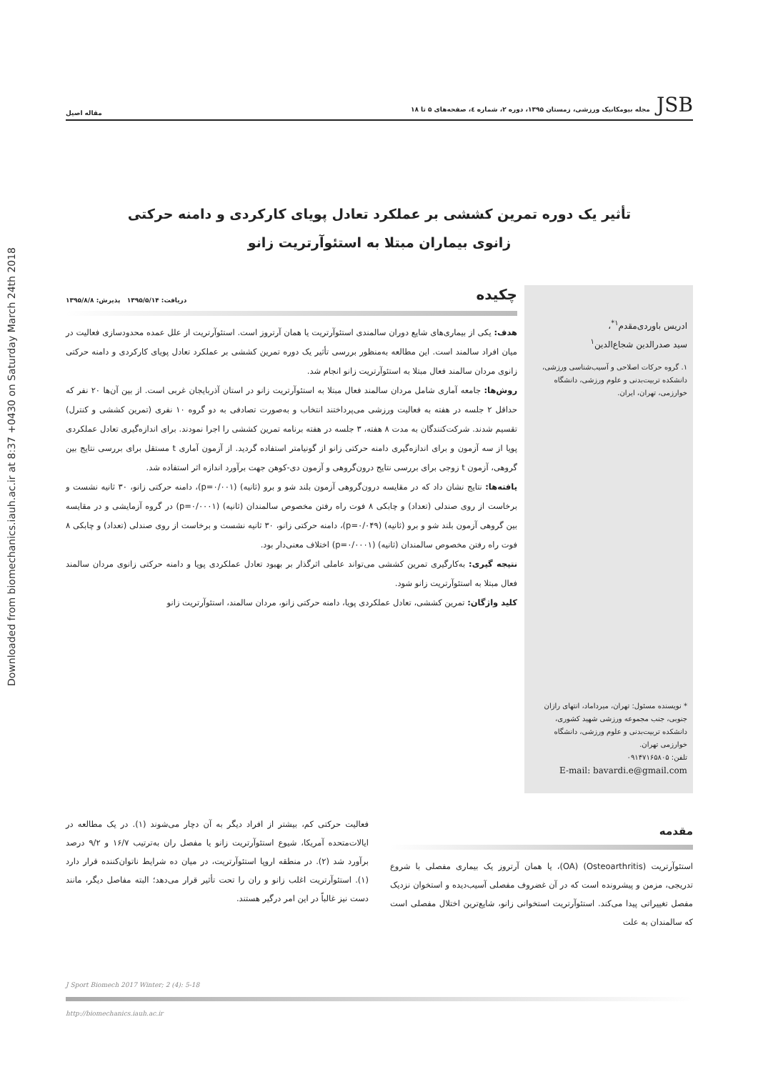Downloaded from biomechanics.iauh.ac.ir at 8:37 +0430 on Saturday March 24th 2018
JSB مجله بیومکانیک ورزشی، زمستان ۱۳۹۵، دوره ۲، شماره ٤، صفحه‌های ۵ تا ۱۸
مقاله اصیل
تأثیر یک دوره تمرین کششی بر عملکرد تعادل پویای کارکردی و دامنه حرکتی
زانوی بیماران مبتلا به استئوآرتریت زانو
ادریس باوردی‌مقدم<sup>۱*</sup>،
سید صدرالدین شجاع‌الدین<sup>۱</sup>
۱. گروه حرکات اصلاحی و آسیب‌شناسی ورزشی، دانشکده تربیت‌بدنی و علوم ورزشی، دانشگاه خوارزمی، تهران، ایران.
* نویسنده مسئول: تهران، میرداماد، انتهای رازان جنوبی، جنب مجموعه ورزشی شهید کشوری، دانشکده تربیت‌بدنی و علوم ورزشی، دانشگاه خوارزمی تهران.
تلفن: ۰۹۱۴۷۱۶۵۸۰۵
E-mail: bavardi.e@gmail.com
چکیده
دریافت: ۱۳۹۵/۵/۱۴ پذیرش: ۱۳۹۵/۸/۸
هدف: یکی از بیماری‌های شایع دوران سالمندی استئوآرتریت یا همان آرتروز است. استئوآرتریت از علل عمده محدودسازی فعالیت در میان افراد سالمند است. این مطالعه به‌منظور بررسی تأثیر یک دوره تمرین کششی بر عملکرد تعادل پویای کارکردی و دامنه حرکتی زانوی مردان سالمند فعال مبتلا به استئوآرتریت زانو انجام شد.
روش‌ها: جامعه آماری شامل مردان سالمند فعال مبتلا به استئوآرتریت زانو در استان آذربایجان غربی است. از بین آن‌ها ۲۰ نفر که حداقل ۲ جلسه در هفته به فعالیت ورزشی می‌پرداختند انتخاب و به‌صورت تصادفی به دو گروه ۱۰ نفری (تمرین کششی و کنترل) تقسیم شدند. شرکت‌کنندگان به مدت ۸ هفته، ۳ جلسه در هفته برنامه تمرین کششی را اجرا نمودند. برای اندازه‌گیری تعادل عملکردی پویا از سه آزمون و برای اندازه‌گیری دامنه حرکتی زانو از گونیامتر استفاده گردید. از آزمون آماری t مستقل برای بررسی نتایج بین گروهی، آزمون t زوجی برای بررسی نتایج درون‌گروهی و آزمون دی-کوهن جهت برآورد اندازه اثر استفاده شد.
یافته‌ها: نتایج نشان داد که در مقایسه درون‌گروهی آزمون بلند شو و برو (ثانیه) (p=۰/۰۰۱)، دامنه حرکتی زانو، ۳۰ ثانیه نشست و برخاست از روی صندلی (تعداد) و چابکی ۸ فوت راه رفتن مخصوص سالمندان (ثانیه) (p=۰/۰۰۰۱) در گروه آزمایشی و در مقایسه بین گروهی آزمون بلند شو و برو (ثانیه) (p=۰/۰۴۹)، دامنه حرکتی زانو، ۳۰ ثانیه نشست و برخاست از روی صندلی (تعداد) و چابکی ۸ فوت راه رفتن مخصوص سالمندان (ثانیه) (p=۰/۰۰۰۱) اختلاف معنی‌دار بود.
نتیجه گیری: به‌کارگیری تمرین کششی می‌تواند عاملی اثرگذار بر بهبود تعادل عملکردی پویا و دامنه حرکتی زانوی مردان سالمند فعال مبتلا به استئوآرتریت زانو شود.
کلید واژگان: تمرین کششی، تعادل عملکردی پویا، دامنه حرکتی زانو، مردان سالمند، استئوآرتریت زانو
مقدمه
استئوآرتریت (Osteoarthritis) (OA)، یا همان آرتروز یک بیماری مفصلی با شروع تدریجی، مزمن و پیشرونده است که در آن غضروف مفصلی آسیب‌دیده و استخوان نزدیک مفصل تغییراتی پیدا می‌کند. استئوآرتریت استخوانی زانو، شایع‌ترین اختلال مفصلی است که سالمندان به علت
فعالیت حرکتی کم، بیشتر از افراد دیگر به آن دچار می‌شوند (۱). در یک مطالعه در ایالات‌متحده آمریکا، شیوع استئوآرتریت زانو یا مفصل ران به‌ترتیب ۱۶/۷ و ۹/۲ درصد برآورد شد (۲). در منطقه اروپا استئوآرتریت، در میان ده شرایط ناتوان‌کننده قرار دارد (۱). استئوآرتریت اغلب زانو و ران را تحت تأثیر قرار می‌دهد؛ البته مفاصل دیگر، مانند دست نیز غالباً در این امر درگیر هستند.
J Sport Biomech 2017 Winter; 2 (4): 5-18
http://biomechanics.iauh.ac.ir